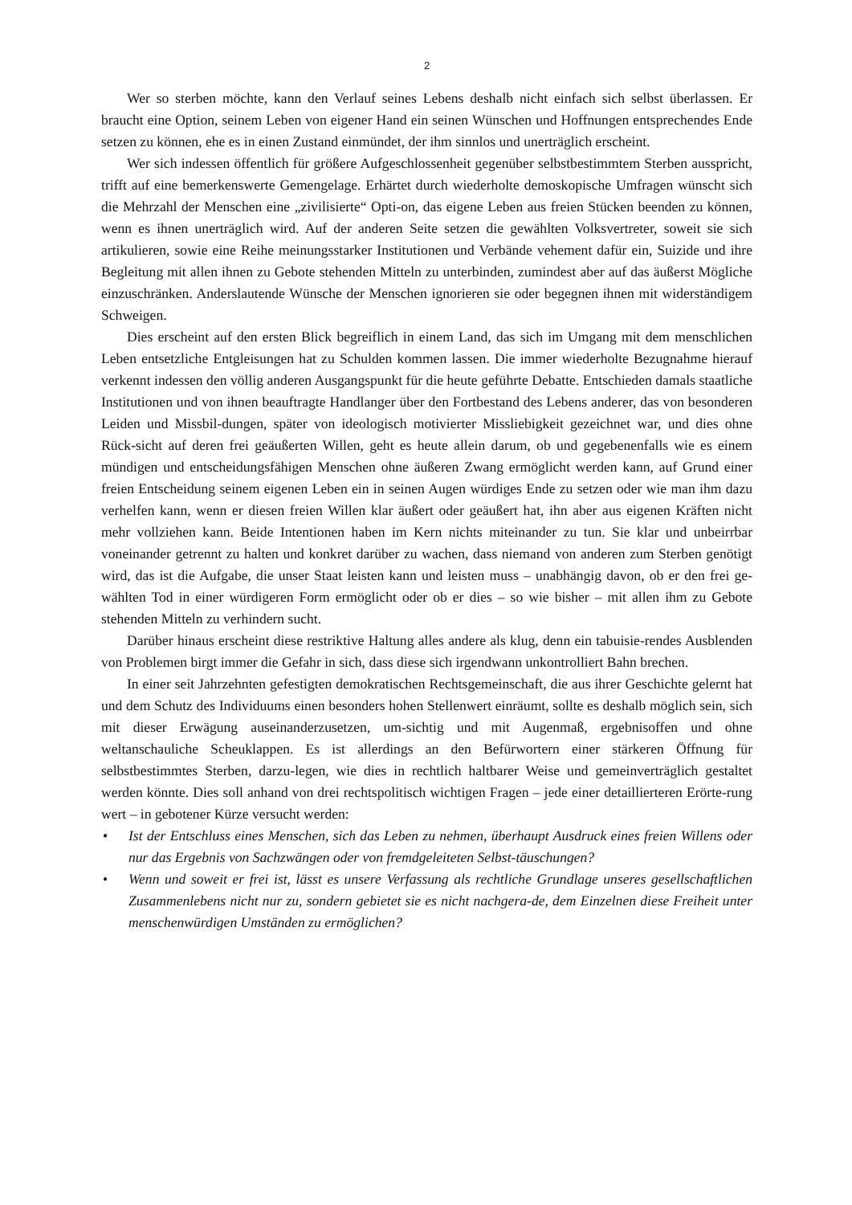2
Wer so sterben möchte, kann den Verlauf seines Lebens deshalb nicht einfach sich selbst überlassen. Er braucht eine Option, seinem Leben von eigener Hand ein seinen Wünschen und Hoffnungen entsprechendes Ende setzen zu können, ehe es in einen Zustand einmündet, der ihm sinnlos und unerträglich erscheint.
Wer sich indessen öffentlich für größere Aufgeschlossenheit gegenüber selbstbestimmtem Sterben ausspricht, trifft auf eine bemerkenswerte Gemengelage. Erhärtet durch wiederholte demoskopische Umfragen wünscht sich die Mehrzahl der Menschen eine „zivilisierte“ Opti-on, das eigene Leben aus freien Stücken beenden zu können, wenn es ihnen unerträglich wird. Auf der anderen Seite setzen die gewählten Volksvertreter, soweit sie sich artikulieren, sowie eine Reihe meinungsstarker Institutionen und Verbände vehement dafür ein, Suizide und ihre Begleitung mit allen ihnen zu Gebote stehenden Mitteln zu unterbinden, zumindest aber auf das äußerst Mögliche einzuschränken. Anderslautende Wünsche der Menschen ignorieren sie oder begegnen ihnen mit widerständigem Schweigen.
Dies erscheint auf den ersten Blick begreiflich in einem Land, das sich im Umgang mit dem menschlichen Leben entsetzliche Entgleisungen hat zu Schulden kommen lassen. Die immer wiederholte Bezugnahme hierauf verkennt indessen den völlig anderen Ausgangspunkt für die heute geführte Debatte. Entschieden damals staatliche Institutionen und von ihnen beauftragte Handlanger über den Fortbestand des Lebens anderer, das von besonderen Leiden und Missbil-dungen, später von ideologisch motivierter Missliebigkeit gezeichnet war, und dies ohne Rück-sicht auf deren frei geäußerten Willen, geht es heute allein darum, ob und gegebenenfalls wie es einem mündigen und entscheidungsfähigen Menschen ohne äußeren Zwang ermöglicht werden kann, auf Grund einer freien Entscheidung seinem eigenen Leben ein in seinen Augen würdiges Ende zu setzen oder wie man ihm dazu verhelfen kann, wenn er diesen freien Willen klar äußert oder geäußert hat, ihn aber aus eigenen Kräften nicht mehr vollziehen kann. Beide Intentionen haben im Kern nichts miteinander zu tun. Sie klar und unbeirrbar voneinander getrennt zu halten und konkret darüber zu wachen, dass niemand von anderen zum Sterben genötigt wird, das ist die Aufgabe, die unser Staat leisten kann und leisten muss – unabhängig davon, ob er den frei ge-wählten Tod in einer würdigeren Form ermöglicht oder ob er dies – so wie bisher – mit allen ihm zu Gebote stehenden Mitteln zu verhindern sucht.
Darüber hinaus erscheint diese restriktive Haltung alles andere als klug, denn ein tabuisie-rendes Ausblenden von Problemen birgt immer die Gefahr in sich, dass diese sich irgendwann unkontrolliert Bahn brechen.
In einer seit Jahrzehnten gefestigten demokratischen Rechtsgemeinschaft, die aus ihrer Geschichte gelernt hat und dem Schutz des Individuums einen besonders hohen Stellenwert einräumt, sollte es deshalb möglich sein, sich mit dieser Erwägung auseinanderzusetzen, um-sichtig und mit Augenmaß, ergebnisoffen und ohne weltanschauliche Scheuklappen. Es ist allerdings an den Befürwortern einer stärkeren Öffnung für selbstbestimmtes Sterben, darzu-legen, wie dies in rechtlich haltbarer Weise und gemeinverträglich gestaltet werden könnte. Dies soll anhand von drei rechtspolitisch wichtigen Fragen – jede einer detaillierteren Erörte-rung wert – in gebotener Kürze versucht werden:
• Ist der Entschluss eines Menschen, sich das Leben zu nehmen, überhaupt Ausdruck eines freien Willens oder nur das Ergebnis von Sachzwängen oder von fremdgeleiteten Selbst-täuschungen?
• Wenn und soweit er frei ist, lässt es unsere Verfassung als rechtliche Grundlage unseres gesellschaftlichen Zusammenlebens nicht nur zu, sondern gebietet sie es nicht nachgera-de, dem Einzelnen diese Freiheit unter menschenwürdigen Umständen zu ermöglichen?